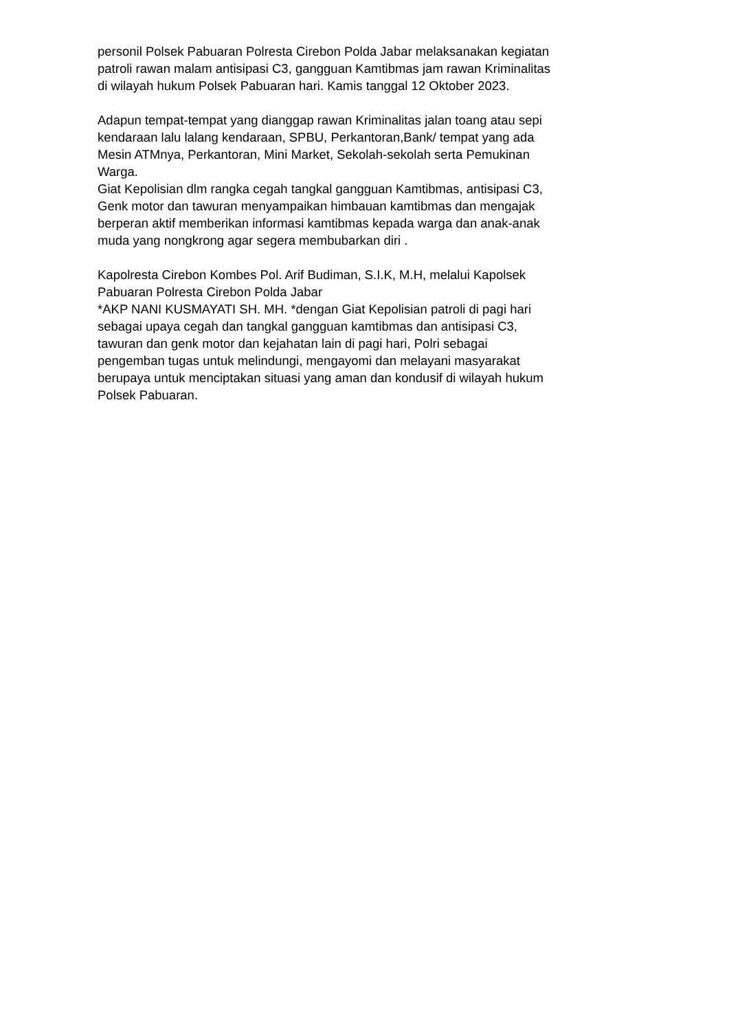personil Polsek Pabuaran Polresta Cirebon Polda Jabar melaksanakan kegiatan patroli rawan malam antisipasi C3, gangguan Kamtibmas jam rawan Kriminalitas di wilayah hukum Polsek Pabuaran hari. Kamis tanggal 12 Oktober 2023.
Adapun tempat-tempat yang dianggap rawan Kriminalitas jalan toang atau sepi kendaraan lalu lalang kendaraan, SPBU, Perkantoran,Bank/ tempat yang ada Mesin ATMnya, Perkantoran, Mini Market, Sekolah-sekolah serta Pemukinan Warga. Giat Kepolisian dlm rangka cegah tangkal gangguan Kamtibmas, antisipasi C3, Genk motor dan tawuran menyampaikan himbauan kamtibmas dan mengajak berperan aktif memberikan informasi kamtibmas kepada warga dan anak-anak muda yang nongkrong agar segera membubarkan diri .
Kapolresta Cirebon Kombes Pol. Arif Budiman, S.I.K, M.H, melalui Kapolsek Pabuaran Polresta Cirebon Polda Jabar *AKP NANI KUSMAYATI SH. MH. *dengan Giat Kepolisian patroli di pagi hari sebagai upaya cegah dan tangkal gangguan kamtibmas dan antisipasi C3, tawuran dan genk motor dan kejahatan lain di pagi hari, Polri sebagai pengemban tugas untuk melindungi, mengayomi dan melayani masyarakat berupaya untuk menciptakan situasi yang aman dan kondusif di wilayah hukum Polsek Pabuaran.